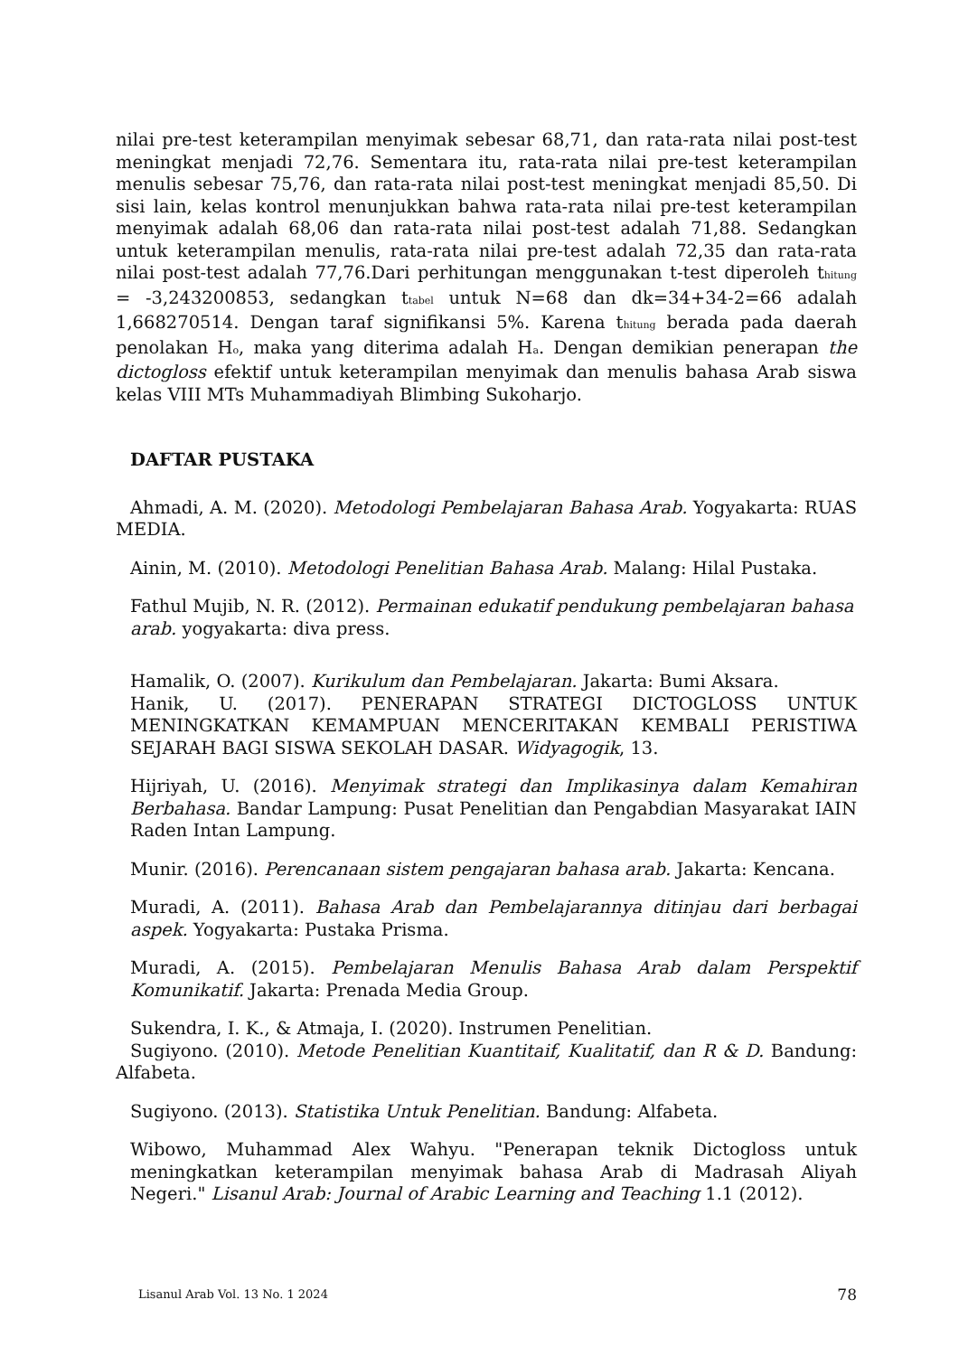nilai pre-test keterampilan menyimak sebesar 68,71, dan rata-rata nilai post-test meningkat menjadi 72,76. Sementara itu, rata-rata nilai pre-test keterampilan menulis sebesar 75,76, dan rata-rata nilai post-test meningkat menjadi 85,50. Di sisi lain, kelas kontrol menunjukkan bahwa rata-rata nilai pre-test keterampilan menyimak adalah 68,06 dan rata-rata nilai post-test adalah 71,88. Sedangkan untuk keterampilan menulis, rata-rata nilai pre-test adalah 72,35 dan rata-rata nilai post-test adalah 77,76.Dari perhitungan menggunakan t-test diperoleh t<sub>hitung</sub> = -3,243200853, sedangkan t<sub>tabel</sub> untuk N=68 dan dk=34+34-2=66 adalah 1,668270514. Dengan taraf signifikansi 5%. Karena t<sub>hitung</sub> berada pada daerah penolakan H<sub>o</sub>, maka yang diterima adalah H<sub>a</sub>. Dengan demikian penerapan the dictogloss efektif untuk keterampilan menyimak dan menulis bahasa Arab siswa kelas VIII MTs Muhammadiyah Blimbing Sukoharjo.
DAFTAR PUSTAKA
Ahmadi, A. M. (2020). Metodologi Pembelajaran Bahasa Arab. Yogyakarta: RUAS MEDIA.
Ainin, M. (2010). Metodologi Penelitian Bahasa Arab. Malang: Hilal Pustaka.
Fathul Mujib, N. R. (2012). Permainan edukatif pendukung pembelajaran bahasa arab. yogyakarta: diva press.
Hamalik, O. (2007). Kurikulum dan Pembelajaran. Jakarta: Bumi Aksara.
Hanik, U. (2017). PENERAPAN STRATEGI DICTOGLOSS UNTUK MENINGKATKAN KEMAMPUAN MENCERITAKAN KEMBALI PERISTIWA SEJARAH BAGI SISWA SEKOLAH DASAR. Widyagogik, 13.
Hijriyah, U. (2016). Menyimak strategi dan Implikasinya dalam Kemahiran Berbahasa. Bandar Lampung: Pusat Penelitian dan Pengabdian Masyarakat IAIN Raden Intan Lampung.
Munir. (2016). Perencanaan sistem pengajaran bahasa arab. Jakarta: Kencana.
Muradi, A. (2011). Bahasa Arab dan Pembelajarannya ditinjau dari berbagai aspek. Yogyakarta: Pustaka Prisma.
Muradi, A. (2015). Pembelajaran Menulis Bahasa Arab dalam Perspektif Komunikatif. Jakarta: Prenada Media Group.
Sukendra, I. K., & Atmaja, I. (2020). Instrumen Penelitian.
Sugiyono. (2010). Metode Penelitian Kuantitaif, Kualitatif, dan R & D. Bandung: Alfabeta.
Sugiyono. (2013). Statistika Untuk Penelitian. Bandung: Alfabeta.
Wibowo, Muhammad Alex Wahyu. "Penerapan teknik Dictogloss untuk meningkatkan keterampilan menyimak bahasa Arab di Madrasah Aliyah Negeri." Lisanul Arab: Journal of Arabic Learning and Teaching 1.1 (2012).
Lisanul Arab Vol. 13 No. 1 2024 78